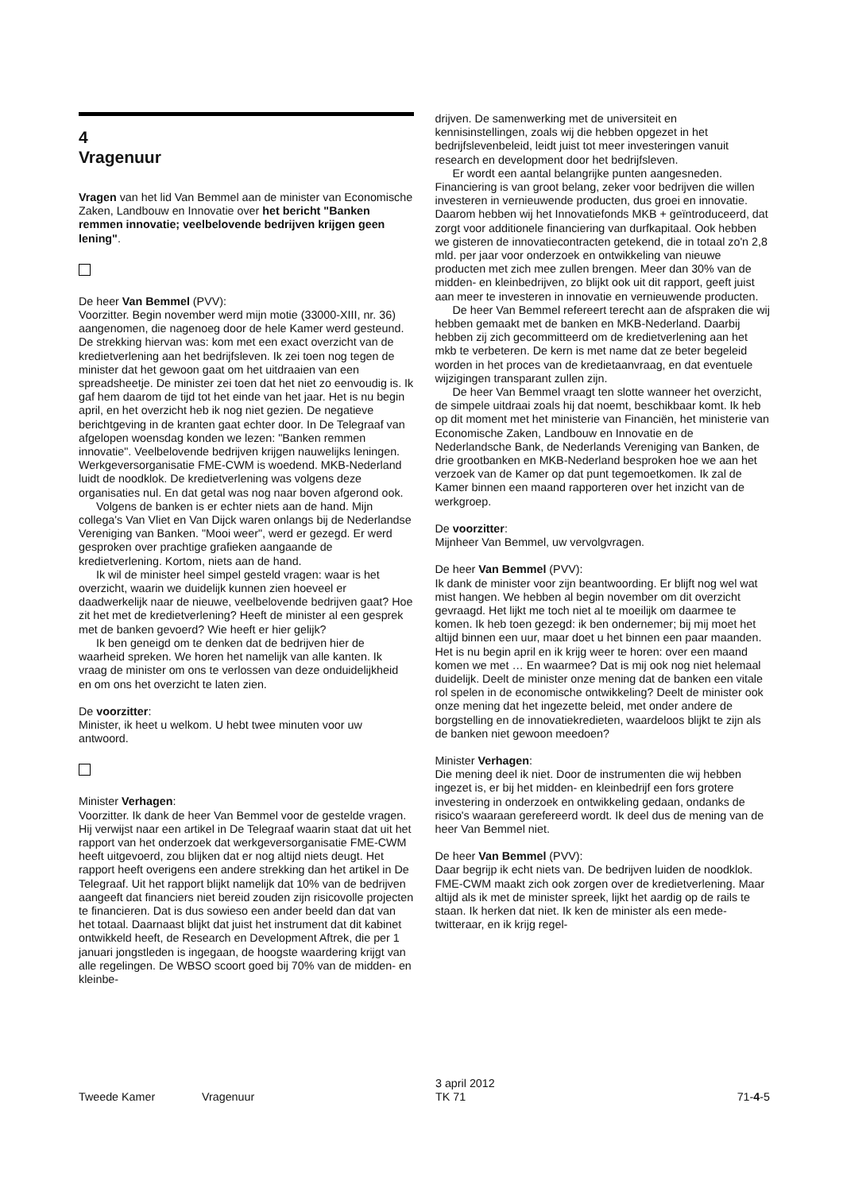4
Vragenuur
Vragen van het lid Van Bemmel aan de minister van Economische Zaken, Landbouw en Innovatie over het bericht "Banken remmen innovatie; veelbelovende bedrijven krijgen geen lening".
De heer Van Bemmel (PVV):
Voorzitter. Begin november werd mijn motie (33000-XIII, nr. 36) aangenomen, die nagenoeg door de hele Kamer werd gesteund. De strekking hiervan was: kom met een exact overzicht van de kredietverlening aan het bedrijfsleven. Ik zei toen nog tegen de minister dat het gewoon gaat om het uitdraaien van een spreadsheetje. De minister zei toen dat het niet zo eenvoudig is. Ik gaf hem daarom de tijd tot het einde van het jaar. Het is nu begin april, en het overzicht heb ik nog niet gezien. De negatieve berichtgeving in de kranten gaat echter door. In De Telegraaf van afgelopen woensdag konden we lezen: "Banken remmen innovatie". Veelbelovende bedrijven krijgen nauwelijks leningen. Werkgeversorganisatie FME-CWM is woedend. MKB-Nederland luidt de noodklok. De kredietverlening was volgens deze organisaties nul. En dat getal was nog naar boven afgerond ook.
Volgens de banken is er echter niets aan de hand. Mijn collega's Van Vliet en Van Dijck waren onlangs bij de Nederlandse Vereniging van Banken. "Mooi weer", werd er gezegd. Er werd gesproken over prachtige grafieken aangaande de kredietverlening. Kortom, niets aan de hand.
Ik wil de minister heel simpel gesteld vragen: waar is het overzicht, waarin we duidelijk kunnen zien hoeveel er daadwerkelijk naar de nieuwe, veelbelovende bedrijven gaat? Hoe zit het met de kredietverlening? Heeft de minister al een gesprek met de banken gevoerd? Wie heeft er hier gelijk?
Ik ben geneigd om te denken dat de bedrijven hier de waarheid spreken. We horen het namelijk van alle kanten. Ik vraag de minister om ons te verlossen van deze onduidelijkheid en om ons het overzicht te laten zien.
De voorzitter:
Minister, ik heet u welkom. U hebt twee minuten voor uw antwoord.
Minister Verhagen:
Voorzitter. Ik dank de heer Van Bemmel voor de gestelde vragen. Hij verwijst naar een artikel in De Telegraaf waarin staat dat uit het rapport van het onderzoek dat werkgeversorganisatie FME-CWM heeft uitgevoerd, zou blijken dat er nog altijd niets deugt. Het rapport heeft overigens een andere strekking dan het artikel in De Telegraaf. Uit het rapport blijkt namelijk dat 10% van de bedrijven aangeeft dat financiers niet bereid zouden zijn risicovolle projecten te financieren. Dat is dus sowieso een ander beeld dan dat van het totaal. Daarnaast blijkt dat juist het instrument dat dit kabinet ontwikkeld heeft, de Research en Development Aftrek, die per 1 januari jongstleden is ingegaan, de hoogste waardering krijgt van alle regelingen. De WBSO scoort goed bij 70% van de midden- en kleinbe-
drijven. De samenwerking met de universiteit en kennisinstellingen, zoals wij die hebben opgezet in het bedrijfslevenbeleid, leidt juist tot meer investeringen vanuit research en development door het bedrijfsleven.
Er wordt een aantal belangrijke punten aangesneden. Financiering is van groot belang, zeker voor bedrijven die willen investeren in vernieuwende producten, dus groei en innovatie. Daarom hebben wij het Innovatiefonds MKB + geïntroduceerd, dat zorgt voor additionele financiering van durfkapitaal. Ook hebben we gisteren de innovatiecontracten getekend, die in totaal zo'n 2,8 mld. per jaar voor onderzoek en ontwikkeling van nieuwe producten met zich mee zullen brengen. Meer dan 30% van de midden- en kleinbedrijven, zo blijkt ook uit dit rapport, geeft juist aan meer te investeren in innovatie en vernieuwende producten.
De heer Van Bemmel refereert terecht aan de afspraken die wij hebben gemaakt met de banken en MKB-Nederland. Daarbij hebben zij zich gecommitteerd om de kredietverlening aan het mkb te verbeteren. De kern is met name dat ze beter begeleid worden in het proces van de kredietaanvraag, en dat eventuele wijzigingen transparant zullen zijn.
De heer Van Bemmel vraagt ten slotte wanneer het overzicht, de simpele uitdraai zoals hij dat noemt, beschikbaar komt. Ik heb op dit moment met het ministerie van Financiën, het ministerie van Economische Zaken, Landbouw en Innovatie en de Nederlandsche Bank, de Nederlands Vereniging van Banken, de drie grootbanken en MKB-Nederland besproken hoe we aan het verzoek van de Kamer op dat punt tegemoetkomen. Ik zal de Kamer binnen een maand rapporteren over het inzicht van de werkgroep.
De voorzitter:
Mijnheer Van Bemmel, uw vervolgvragen.
De heer Van Bemmel (PVV):
Ik dank de minister voor zijn beantwoording. Er blijft nog wel wat mist hangen. We hebben al begin november om dit overzicht gevraagd. Het lijkt me toch niet al te moeilijk om daarmee te komen. Ik heb toen gezegd: ik ben ondernemer; bij mij moet het altijd binnen een uur, maar doet u het binnen een paar maanden. Het is nu begin april en ik krijg weer te horen: over een maand komen we met … En waarmee? Dat is mij ook nog niet helemaal duidelijk. Deelt de minister onze mening dat de banken een vitale rol spelen in de economische ontwikkeling? Deelt de minister ook onze mening dat het ingezette beleid, met onder andere de borgstelling en de innovatiekredieten, waardeloos blijkt te zijn als de banken niet gewoon meedoen?
Minister Verhagen:
Die mening deel ik niet. Door de instrumenten die wij hebben ingezet is, er bij het midden- en kleinbedrijf een fors grotere investering in onderzoek en ontwikkeling gedaan, ondanks de risico's waaraan gerefereerd wordt. Ik deel dus de mening van de heer Van Bemmel niet.
De heer Van Bemmel (PVV):
Daar begrijp ik echt niets van. De bedrijven luiden de noodklok. FME-CWM maakt zich ook zorgen over de kredietverlening. Maar altijd als ik met de minister spreek, lijkt het aardig op de rails te staan. Ik herken dat niet. Ik ken de minister als een mede-twitteraar, en ik krijg regel-
Tweede Kamer Vragenuur 3 april 2012
TK 71 71-4-5